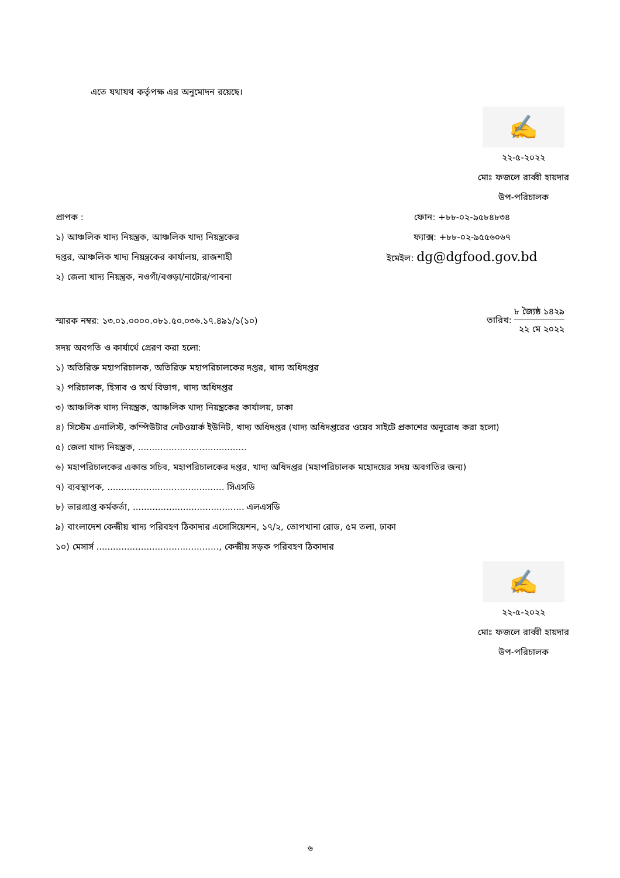এতে যথাযথ কর্তৃপক্ষ এর অনুমোদন রয়েছে।
✍
২২-৫-২০২২
মোঃ ফজলে রাব্বী হায়দার
উপ-পরিচালক
প্রাপক :
১) আঞ্চলিক খাদ্য নিয়ন্ত্রক, আঞ্চলিক খাদ্য নিয়ন্ত্রকের
দপ্তর, আঞ্চলিক খাদ্য নিয়ন্ত্রকের কার্যালয়, রাজশাহী
২) জেলা খাদ্য নিয়ন্ত্রক, নওগাঁ/বগুড়া/নাটোর/পাবনা
ফোন: +৮৮-০২-৯৫৮৪৮৩৪
ফ্যাক্স: +৮৮-০২-৯৫৫৬০৬৭
ইমেইল: dg@dgfood.gov.bd
স্মারক নম্বর: ১৩.০১.০০০০.০৮১.৫০.০৩৬.১৭.৪৯১/১(১০)
তারিখ:
৮ জ্যৈষ্ঠ ১৪২৯
২২ মে ২০২২
সদয় অবগতি ও কার্যার্থে প্রেরণ করা হলো:
১) অতিরিক্ত মহাপরিচালক, অতিরিক্ত মহাপরিচালকের দপ্তর, খাদ্য অধিদপ্তর
২) পরিচালক, হিসাব ও অর্থ বিভাগ, খাদ্য অধিদপ্তর
৩) আঞ্চলিক খাদ্য নিয়ন্ত্রক, আঞ্চলিক খাদ্য নিয়ন্ত্রকের কার্যালয়, ঢাকা
৪) সিস্টেম এনালিস্ট, কম্পিউটার নেটওয়ার্ক ইউনিট, খাদ্য অধিদপ্তর (খাদ্য অধিদপ্তরের ওয়েব সাইটে প্রকাশের অনুরোধ করা হলো)
৫) জেলা খাদ্য নিয়ন্ত্রক, .......................................
৬) মহাপরিচালকের একান্ত সচিব, মহাপরিচালকের দপ্তর, খাদ্য অধিদপ্তর (মহাপরিচালক মহোদয়ের সদয় অবগতির জন্য)
৭) ব্যবস্থাপক, .......................................... সিএসডি
৮) ভারপ্রাপ্ত কর্মকর্তা, ........................................ এলএসডি
৯) বাংলাদেশ কেন্দ্রীয় খাদ্য পরিবহণ ঠিকাদার এসোসিয়েশন, ১৭/২, তোপখানা রোড, ৫ম তলা, ঢাকা
১০) মেসার্স ............................................, কেন্দ্রীয় সড়ক পরিবহণ ঠিকাদার
✍
২২-৫-২০২২
মোঃ ফজলে রাব্বী হায়দার
উপ-পরিচালক
৬